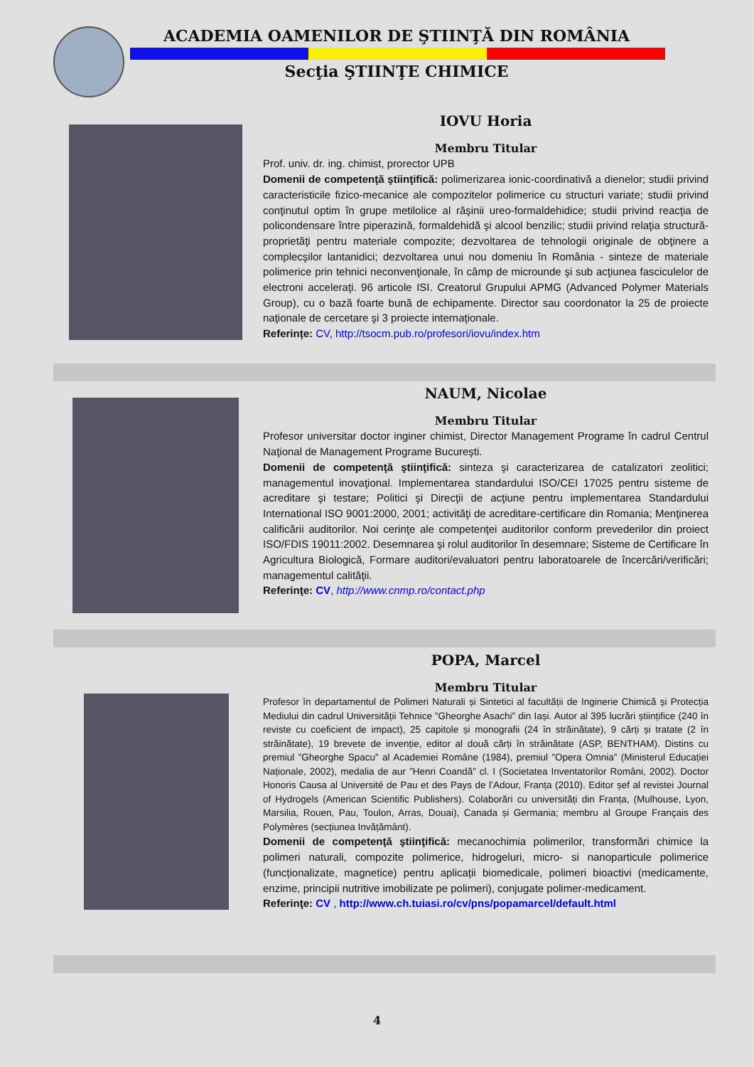ACADEMIA OAMENILOR DE ŞTIINŢĂ DIN ROMÂNIA
Secţia ŞTIINŢE CHIMICE
IOVU Horia
Membru Titular
Prof. univ. dr. ing. chimist, prorector UPB
Domenii de competenţă ştiinţifică: polimerizarea ionic-coordinativă a dienelor; studii privind caracteristicile fizico-mecanice ale compozitelor polimerice cu structuri variate; studii privind conţinutul optim în grupe metilolice al răşinii ureo-formaldehidice; studii privind reacţia de policondensare între piperazină, formaldehidă şi alcool benzilic; studii privind relaţia structură-proprietăţi pentru materiale compozite; dezvoltarea de tehnologii originale de obţinere a complecşilor lantanidici; dezvoltarea unui nou domeniu în România - sinteze de materiale polimerice prin tehnici neconvenţionale, în câmp de microunde şi sub acţiunea fasciculelor de electroni acceleraţi. 96 articole ISI. Creatorul Grupului APMG (Advanced Polymer Materials Group), cu o bază foarte bună de echipamente. Director sau coordonator la 25 de proiecte naţionale de cercetare şi 3 proiecte internaţionale.
Referințe: CV, http://tsocm.pub.ro/profesori/iovu/index.htm
NAUM, Nicolae
Membru Titular
Profesor universitar doctor inginer chimist, Director Management Programe în cadrul Centrul Naţional de Management Programe Bucureşti.
Domenii de competenţă ştiinţifică: sinteza şi caracterizarea de catalizatori zeolitici; managementul inovaţional. Implementarea standardului ISO/CEI 17025 pentru sisteme de acreditare şi testare; Politici şi Direcţii de acţiune pentru implementarea Standardului International ISO 9001:2000, 2001; activităţi de acreditare-certificare din Romania; Menţinerea calificării auditorilor. Noi cerinţe ale competenţei auditorilor conform prevederilor din proiect ISO/FDIS 19011:2002. Desemnarea şi rolul auditorilor în desemnare; Sisteme de Certificare în Agricultura Biologică, Formare auditori/evaluatori pentru laboratoarele de încercări/verificări; managementul calităţii.
Referinţe: CV, http://www.cnmp.ro/contact.php
POPA, Marcel
Membru Titular
Profesor în departamentul de Polimeri Naturali și Sintetici al facultății de Inginerie Chimică și Protecția Mediului din cadrul Universității Tehnice ”Gheorghe Asachi” din Iași. Autor al 395 lucrări științifice (240 în reviste cu coeficient de impact), 25 capitole și monografii (24 în străinătate), 9 cărți și tratate (2 în străinătate), 19 brevete de invenție, editor al două cărți în străinătate (ASP, BENTHAM). Distins cu premiul ”Gheorghe Spacu” al Academiei Române (1984), premiul ”Opera Omnia” (Ministerul Educației Naționale, 2002), medalia de aur ”Henri Coandă” cl. I (Societatea Inventatorilor Români, 2002). Doctor Honoris Causa al Université de Pau et des Pays de l’Adour, Franța (2010). Editor șef al revistei Journal of Hydrogels (American Scientific Publishers). Colaborări cu universități din Franța, (Mulhouse, Lyon, Marsilia, Rouen, Pau, Toulon, Arras, Douai), Canada și Germania; membru al Groupe Français des Polymères (secțiunea Invățământ).
Domenii de competenţă ştiinţifică: mecanochimia polimerilor, transformări chimice la polimeri naturali, compozite polimerice, hidrogeluri, micro- si nanoparticule polimerice (funcționalizate, magnetice) pentru aplicații biomedicale, polimeri bioactivi (medicamente, enzime, principii nutritive imobilizate pe polimeri), conjugate polimer-medicament.
Referinţe: CV , http://www.ch.tuiasi.ro/cv/pns/popamarcel/default.html
4